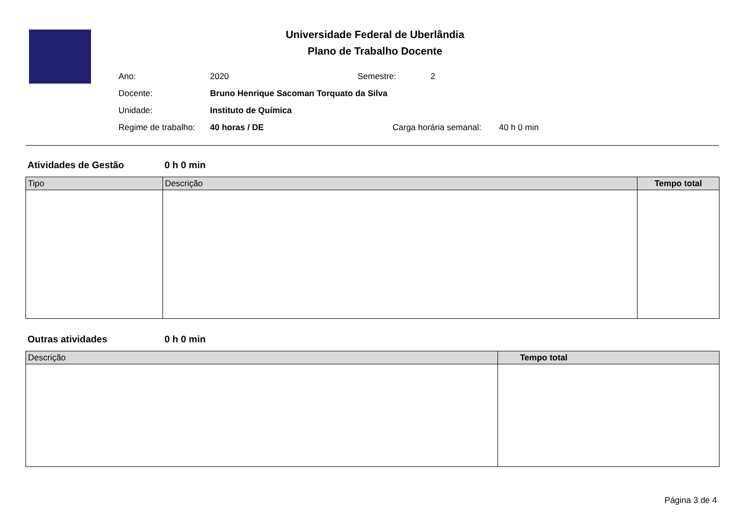Universidade Federal de Uberlândia
Plano de Trabalho Docente
Ano: 2020 Semestre: 2
Docente: Bruno Henrique Sacoman Torquato da Silva
Unidade: Instituto de Química
Regime de trabalho: 40 horas / DE Carga horária semanal: 40 h 0 min
Atividades de Gestão 0 h 0 min
| Tipo | Descrição | Tempo total |
| --- | --- | --- |
Outras atividades 0 h 0 min
| Descrição | Tempo total |
| --- | --- |
Página 3 de 4